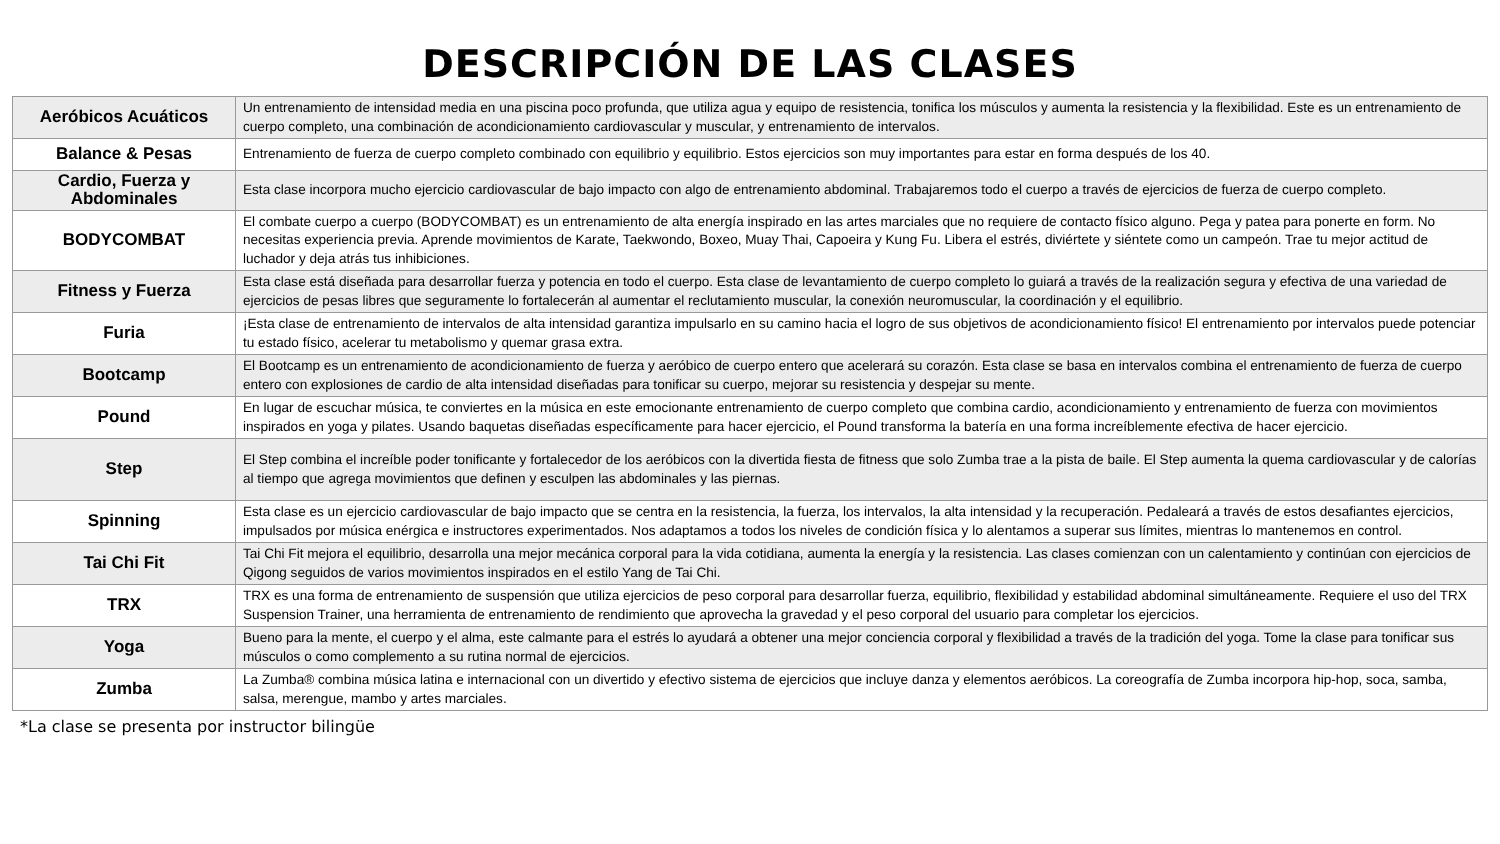DESCRIPCIÓN DE LAS CLASES
| Aeróbicos Acuáticos | Un entrenamiento de intensidad media en una piscina poco profunda, que utiliza agua y equipo de resistencia, tonifica los músculos y aumenta la resistencia y la flexibilidad. Este es un entrenamiento de cuerpo completo, una combinación de acondicionamiento cardiovascular y muscular, y entrenamiento de intervalos. |
| Balance & Pesas | Entrenamiento de fuerza de cuerpo completo combinado con equilibrio y equilibrio. Estos ejercicios son muy importantes para estar en forma después de los 40. |
| Cardio, Fuerza y Abdominales | Esta clase incorpora mucho ejercicio cardiovascular de bajo impacto con algo de entrenamiento abdominal. Trabajaremos todo el cuerpo a través de ejercicios de fuerza de cuerpo completo. |
| BODYCOMBAT | El combate cuerpo a cuerpo (BODYCOMBAT) es un entrenamiento de alta energía inspirado en las artes marciales que no requiere de contacto físico alguno. Pega y patea para ponerte en form. No necesitas experiencia previa. Aprende movimientos de Karate, Taekwondo, Boxeo, Muay Thai, Capoeira y Kung Fu. Libera el estrés, diviértete y siéntete como un campeón. Trae tu mejor actitud de luchador y deja atrás tus inhibiciones. |
| Fitness y Fuerza | Esta clase está diseñada para desarrollar fuerza y potencia en todo el cuerpo. Esta clase de levantamiento de cuerpo completo lo guiará a través de la realización segura y efectiva de una variedad de ejercicios de pesas libres que seguramente lo fortalecerán al aumentar el reclutamiento muscular, la conexión neuromuscular, la coordinación y el equilibrio. |
| Furia | ¡Esta clase de entrenamiento de intervalos de alta intensidad garantiza impulsarlo en su camino hacia el logro de sus objetivos de acondicionamiento físico! El entrenamiento por intervalos puede potenciar tu estado físico, acelerar tu metabolismo y quemar grasa extra. |
| Bootcamp | El Bootcamp es un entrenamiento de acondicionamiento de fuerza y aeróbico de cuerpo entero que acelerará su corazón. Esta clase se basa en intervalos combina el entrenamiento de fuerza de cuerpo entero con explosiones de cardio de alta intensidad diseñadas para tonificar su cuerpo, mejorar su resistencia y despejar su mente. |
| Pound | En lugar de escuchar música, te conviertes en la música en este emocionante entrenamiento de cuerpo completo que combina cardio, acondicionamiento y entrenamiento de fuerza con movimientos inspirados en yoga y pilates. Usando baquetas diseñadas específicamente para hacer ejercicio, el Pound transforma la batería en una forma increíblemente efectiva de hacer ejercicio. |
| Step | El Step combina el increíble poder tonificante y fortalecedor de los aeróbicos con la divertida fiesta de fitness que solo Zumba trae a la pista de baile. El Step aumenta la quema cardiovascular y de calorías al tiempo que agrega movimientos que definen y esculpen las abdominales y las piernas. |
| Spinning | Esta clase es un ejercicio cardiovascular de bajo impacto que se centra en la resistencia, la fuerza, los intervalos, la alta intensidad y la recuperación. Pedaleará a través de estos desafiantes ejercicios, impulsados por música enérgica e instructores experimentados. Nos adaptamos a todos los niveles de condición física y lo alentamos a superar sus límites, mientras lo mantenemos en control. |
| Tai Chi Fit | Tai Chi Fit mejora el equilibrio, desarrolla una mejor mecánica corporal para la vida cotidiana, aumenta la energía y la resistencia. Las clases comienzan con un calentamiento y continúan con ejercicios de Qigong seguidos de varios movimientos inspirados en el estilo Yang de Tai Chi. |
| TRX | TRX es una forma de entrenamiento de suspensión que utiliza ejercicios de peso corporal para desarrollar fuerza, equilibrio, flexibilidad y estabilidad abdominal simultáneamente. Requiere el uso del TRX Suspension Trainer, una herramienta de entrenamiento de rendimiento que aprovecha la gravedad y el peso corporal del usuario para completar los ejercicios. |
| Yoga | Bueno para la mente, el cuerpo y el alma, este calmante para el estrés lo ayudará a obtener una mejor conciencia corporal y flexibilidad a través de la tradición del yoga. Tome la clase para tonificar sus músculos o como complemento a su rutina normal de ejercicios. |
| Zumba | La Zumba® combina música latina e internacional con un divertido y efectivo sistema de ejercicios que incluye danza y elementos aeróbicos. La coreografía de Zumba incorpora hip-hop, soca, samba, salsa, merengue, mambo y artes marciales. |
*La clase se presenta por instructor bilingüe